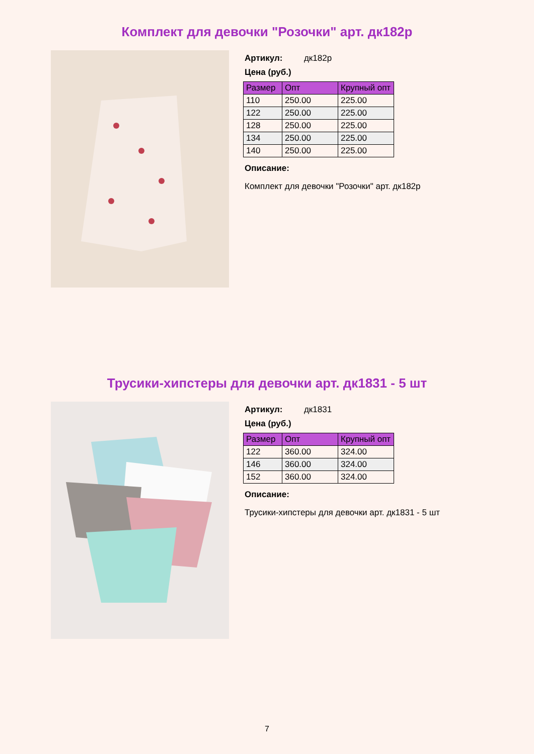Комплект для девочки "Розочки" арт. дк182р
Артикул: дк182р
Цена (руб.)
| Размер | Опт | Крупный опт |
| --- | --- | --- |
| 110 | 250.00 | 225.00 |
| 122 | 250.00 | 225.00 |
| 128 | 250.00 | 225.00 |
| 134 | 250.00 | 225.00 |
| 140 | 250.00 | 225.00 |
Описание:
Комплект для девочки "Розочки" арт. дк182р
Трусики-хипстеры для девочки арт. дк1831 - 5 шт
Артикул: дк1831
Цена (руб.)
| Размер | Опт | Крупный опт |
| --- | --- | --- |
| 122 | 360.00 | 324.00 |
| 146 | 360.00 | 324.00 |
| 152 | 360.00 | 324.00 |
Описание:
Трусики-хипстеры для девочки арт. дк1831 - 5 шт
7